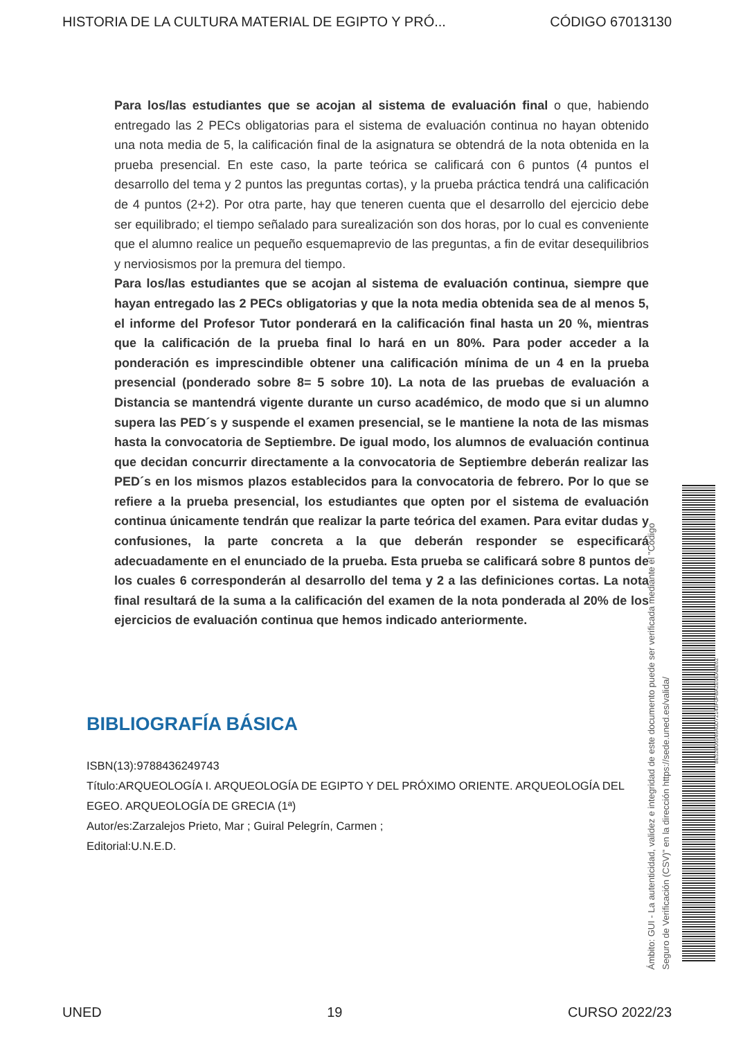HISTORIA DE LA CULTURA MATERIAL DE EGIPTO Y PRÓ... CÓDIGO 67013130
Para los/las estudiantes que se acojan al sistema de evaluación final o que, habiendo entregado las 2 PECs obligatorias para el sistema de evaluación continua no hayan obtenido una nota media de 5, la calificación final de la asignatura se obtendrá de la nota obtenida en la prueba presencial. En este caso, la parte teórica se calificará con 6 puntos (4 puntos el desarrollo del tema y 2 puntos las preguntas cortas), y la prueba práctica tendrá una calificación de 4 puntos (2+2). Por otra parte, hay que teneren cuenta que el desarrollo del ejercicio debe ser equilibrado; el tiempo señalado para surealización son dos horas, por lo cual es conveniente que el alumno realice un pequeño esquemaprevio de las preguntas, a fin de evitar desequilibrios y nerviosismos por la premura del tiempo.
Para los/las estudiantes que se acojan al sistema de evaluación continua, siempre que hayan entregado las 2 PECs obligatorias y que la nota media obtenida sea de al menos 5, el informe del Profesor Tutor ponderará en la calificación final hasta un 20 %, mientras que la calificación de la prueba final lo hará en un 80%. Para poder acceder a la ponderación es imprescindible obtener una calificación mínima de un 4 en la prueba presencial (ponderado sobre 8= 5 sobre 10). La nota de las pruebas de evaluación a Distancia se mantendrá vigente durante un curso académico, de modo que si un alumno supera las PED´s y suspende el examen presencial, se le mantiene la nota de las mismas hasta la convocatoria de Septiembre. De igual modo, los alumnos de evaluación continua que decidan concurrir directamente a la convocatoria de Septiembre deberán realizar las PED´s en los mismos plazos establecidos para la convocatoria de febrero. Por lo que se refiere a la prueba presencial, los estudiantes que opten por el sistema de evaluación continua únicamente tendrán que realizar la parte teórica del examen. Para evitar dudas y confusiones, la parte concreta a la que deberán responder se especificará adecuadamente en el enunciado de la prueba. Esta prueba se calificará sobre 8 puntos de los cuales 6 corresponderán al desarrollo del tema y 2 a las definiciones cortas. La nota final resultará de la suma a la calificación del examen de la nota ponderada al 20% de los ejercicios de evaluación continua que hemos indicado anteriormente.
BIBLIOGRAFÍA BÁSICA
ISBN(13):9788436249743
Título:ARQUEOLOGÍA I. ARQUEOLOGÍA DE EGIPTO Y DEL PRÓXIMO ORIENTE. ARQUEOLOGÍA DEL EGEO. ARQUEOLOGÍA DE GRECIA (1ª)
Autor/es:Zarzalejos Prieto, Mar ; Guiral Pelegrín, Carmen ;
Editorial:U.N.E.D.
Ámbito: GUI - La autenticidad, validez e integridad de este documento puede ser verificada mediante el "Código Seguro de Verificación (CSV)" en la dirección https://sede.uned.es/valida/
8E52B06549A0D72143F0FBA2E0EA8E62
UNED 19 CURSO 2022/23